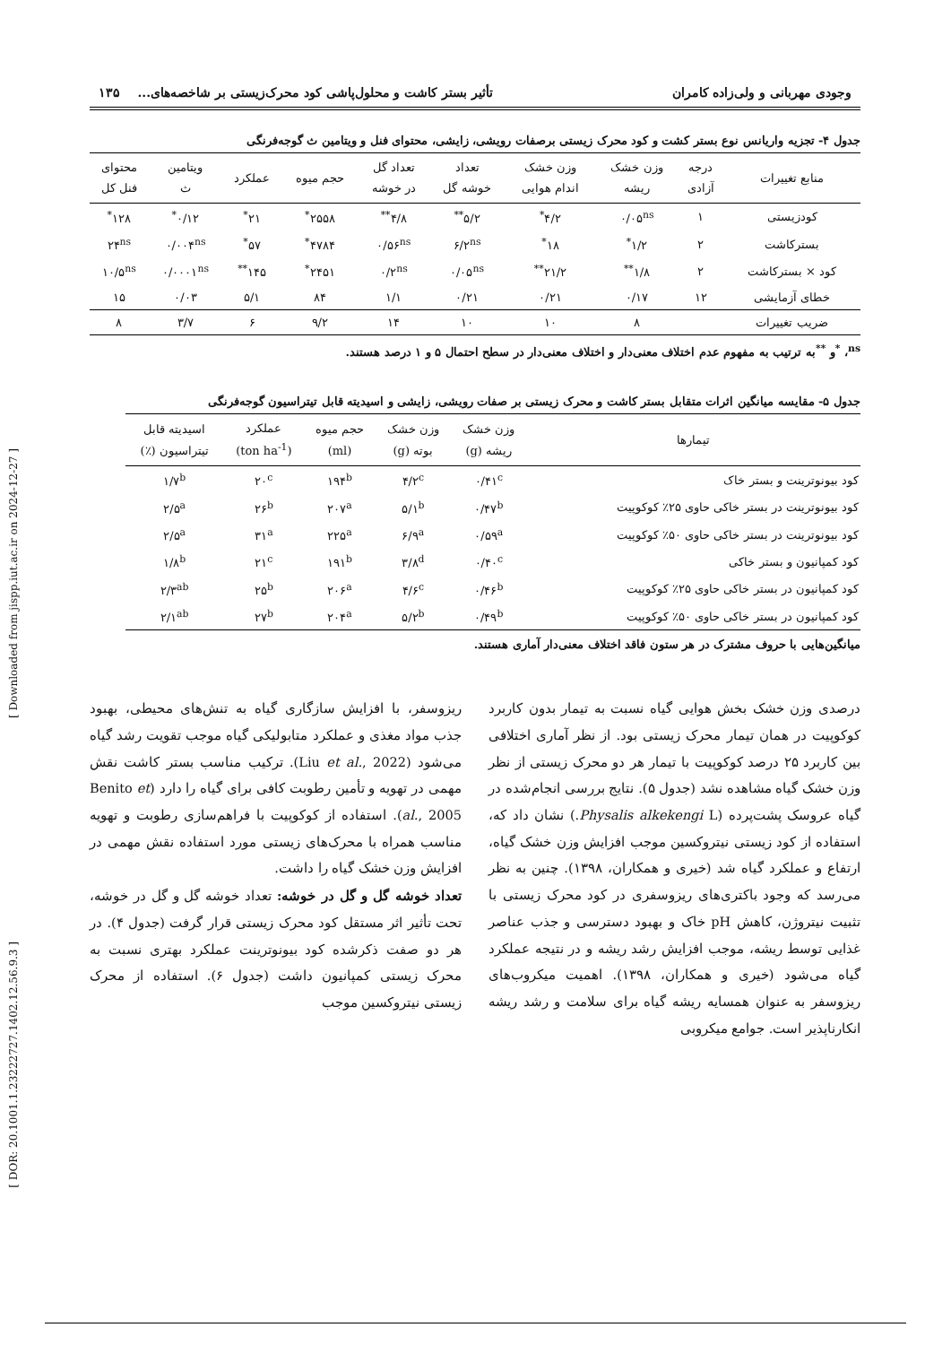[ Downloaded from jispp.iut.ac.ir on 2024-12-27 ]
[ DOR: 20.1001.1.23222727.1402.12.56.9.3 ]
وجودی مهربانی و ولی‌زاده کامران تأثیر بستر کاشت و محلول‌پاشی کود محرک‌زیستی بر شاخصه‌های... ۱۳۵
جدول ۴- تجزیه واریانس نوع بستر کشت و کود محرک زیستی برصفات رویشی، زایشی، محتوای فنل و ویتامین ث گوجه‌فرنگی
| منابع تغییرات | درجه آزادی | وزن خشک ریشه | وزن خشک اندام هوایی | تعداد خوشه گل | تعداد گل در خوشه | حجم میوه | عملکرد | ویتامین ث | محتوای فنل کل |
| --- | --- | --- | --- | --- | --- | --- | --- | --- | --- |
| کودزیستی | ۱ | ۰/۰۵<sup>ns</sup> | ۴/۲<sup>*</sup> | ۵/۲<sup>**</sup> | ۴/۸<sup>**</sup> | ۲۵۵۸<sup>*</sup> | ۲۱<sup>*</sup> | ۰/۱۲<sup>*</sup> | ۱۲۸<sup>*</sup> |
| بسترکاشت | ۲ | ۱/۲<sup>*</sup> | ۱۸<sup>*</sup> | ۶/۲<sup>ns</sup> | ۰/۵۶<sup>ns</sup> | ۴۷۸۴<sup>*</sup> | ۵۷<sup>*</sup> | ۰/۰۰۴<sup>ns</sup> | ۲۴<sup>ns</sup> |
| کود × بسترکاشت | ۲ | ۱/۸<sup>**</sup> | ۲۱/۲<sup>**</sup> | ۰/۰۵<sup>ns</sup> | ۰/۲<sup>ns</sup> | ۲۴۵۱<sup>*</sup> | ۱۴۵<sup>**</sup> | ۰/۰۰۰۱<sup>ns</sup> | ۱۰/۵<sup>ns</sup> |
| خطای آزمایشی | ۱۲ | ۰/۱۷ | ۰/۲۱ | ۰/۲۱ | ۱/۱ | ۸۴ | ۵/۱ | ۰/۰۳ | ۱۵ |
| ضریب تغییرات | | ۸ | ۱۰ | ۱۰ | ۱۴ | ۹/۲ | ۶ | ۳/۷ | ۸ |
<sup>ns</sup>، <sup>*</sup>و <sup>**</sup>به ترتیب به مفهوم عدم اختلاف معنی‌دار و اختلاف معنی‌دار در سطح احتمال ۵ و ۱ درصد هستند.
جدول ۵- مقایسه میانگین اثرات متقابل بستر کاشت و محرک زیستی بر صفات رویشی، زایشی و اسیدیته قابل تیتراسیون گوجه‌فرنگی
| تیمارها | وزن خشک ریشه (g) | وزن خشک بوته (g) | حجم میوه (ml) | عملکرد (ton ha<sup>-1</sup>) | اسیدیته قابل تیتراسیون (٪) |
| --- | --- | --- | --- | --- | --- |
| کود بیونوترینت و بستر خاک | ۰/۴۱<sup>c</sup> | ۴/۲<sup>c</sup> | ۱۹۴<sup>b</sup> | ۲۰<sup>c</sup> | ۱/۷<sup>b</sup> |
| کود بیونوترینت در بستر خاکی حاوی ۲۵٪ کوکوپیت | ۰/۴۷<sup>b</sup> | ۵/۱<sup>b</sup> | ۲۰۷<sup>a</sup> | ۲۶<sup>b</sup> | ۲/۵<sup>a</sup> |
| کود بیونوترینت در بستر خاکی حاوی ۵۰٪ کوکوپیت | ۰/۵۹<sup>a</sup> | ۶/۹<sup>a</sup> | ۲۲۵<sup>a</sup> | ۳۱<sup>a</sup> | ۲/۵<sup>a</sup> |
| کود کمپانیون و بستر خاکی | ۰/۴۰<sup>c</sup> | ۳/۸<sup>d</sup> | ۱۹۱<sup>b</sup> | ۲۱<sup>c</sup> | ۱/۸<sup>b</sup> |
| کود کمپانیون در بستر خاکی حاوی ۲۵٪ کوکوپیت | ۰/۴۶<sup>b</sup> | ۴/۶<sup>c</sup> | ۲۰۶<sup>a</sup> | ۲۵<sup>b</sup> | ۲/۳<sup>ab</sup> |
| کود کمپانیون در بستر خاکی حاوی ۵۰٪ کوکوپیت | ۰/۴۹<sup>b</sup> | ۵/۲<sup>b</sup> | ۲۰۴<sup>a</sup> | ۲۷<sup>b</sup> | ۲/۱<sup>ab</sup> |
میانگین‌هایی با حروف مشترک در هر ستون فاقد اختلاف معنی‌دار آماری هستند.
درصدی وزن خشک بخش هوایی گیاه نسبت به تیمار بدون کاربرد کوکوپیت در همان تیمار محرک زیستی بود. از نظر آماری اختلافی بین کاربرد ۲۵ درصد کوکوپیت با تیمار هر دو محرک زیستی از نظر وزن خشک گیاه مشاهده نشد (جدول ۵). نتایج بررسی انجام‌شده در گیاه عروسک پشت‌پرده (Physalis alkekengi L.) نشان داد که، استفاده از کود زیستی نیتروکسین موجب افزایش وزن خشک گیاه، ارتفاع و عملکرد گیاه شد (خیری و همکاران، ۱۳۹۸). چنین به نظر می‌رسد که وجود باکتری‌های ریزوسفری در کود محرک زیستی با تثبیت نیتروژن، کاهش pH خاک و بهبود دسترسی و جذب عناصر غذایی توسط ریشه، موجب افزایش رشد ریشه و در نتیجه عملکرد گیاه می‌شود (خیری و همکاران، ۱۳۹۸). اهمیت میکروب‌های ریزوسفر به عنوان همسایه ریشه گیاه برای سلامت و رشد ریشه انکارناپذیر است. جوامع میکروبی
ریزوسفر، با افزایش سازگاری گیاه به تنش‌های محیطی، بهبود جذب مواد مغذی و عملکرد متابولیکی گیاه موجب تقویت رشد گیاه می‌شود (Liu et al., 2022). ترکیب مناسب بستر کاشت نقش مهمی در تهویه و تأمین رطوبت کافی برای گیاه را دارد (Benito et al., 2005). استفاده از کوکوپیت با فراهم‌سازی رطوبت و تهویه مناسب همراه با محرک‌های زیستی مورد استفاده نقش مهمی در افزایش وزن خشک گیاه را داشت.
تعداد خوشه گل و گل در خوشه: تعداد خوشه گل و گل در خوشه، تحت تأثیر اثر مستقل کود محرک زیستی قرار گرفت (جدول ۴). در هر دو صفت ذکرشده کود بیونوترینت عملکرد بهتری نسبت به محرک زیستی کمپانیون داشت (جدول ۶). استفاده از محرک زیستی نیتروکسین موجب